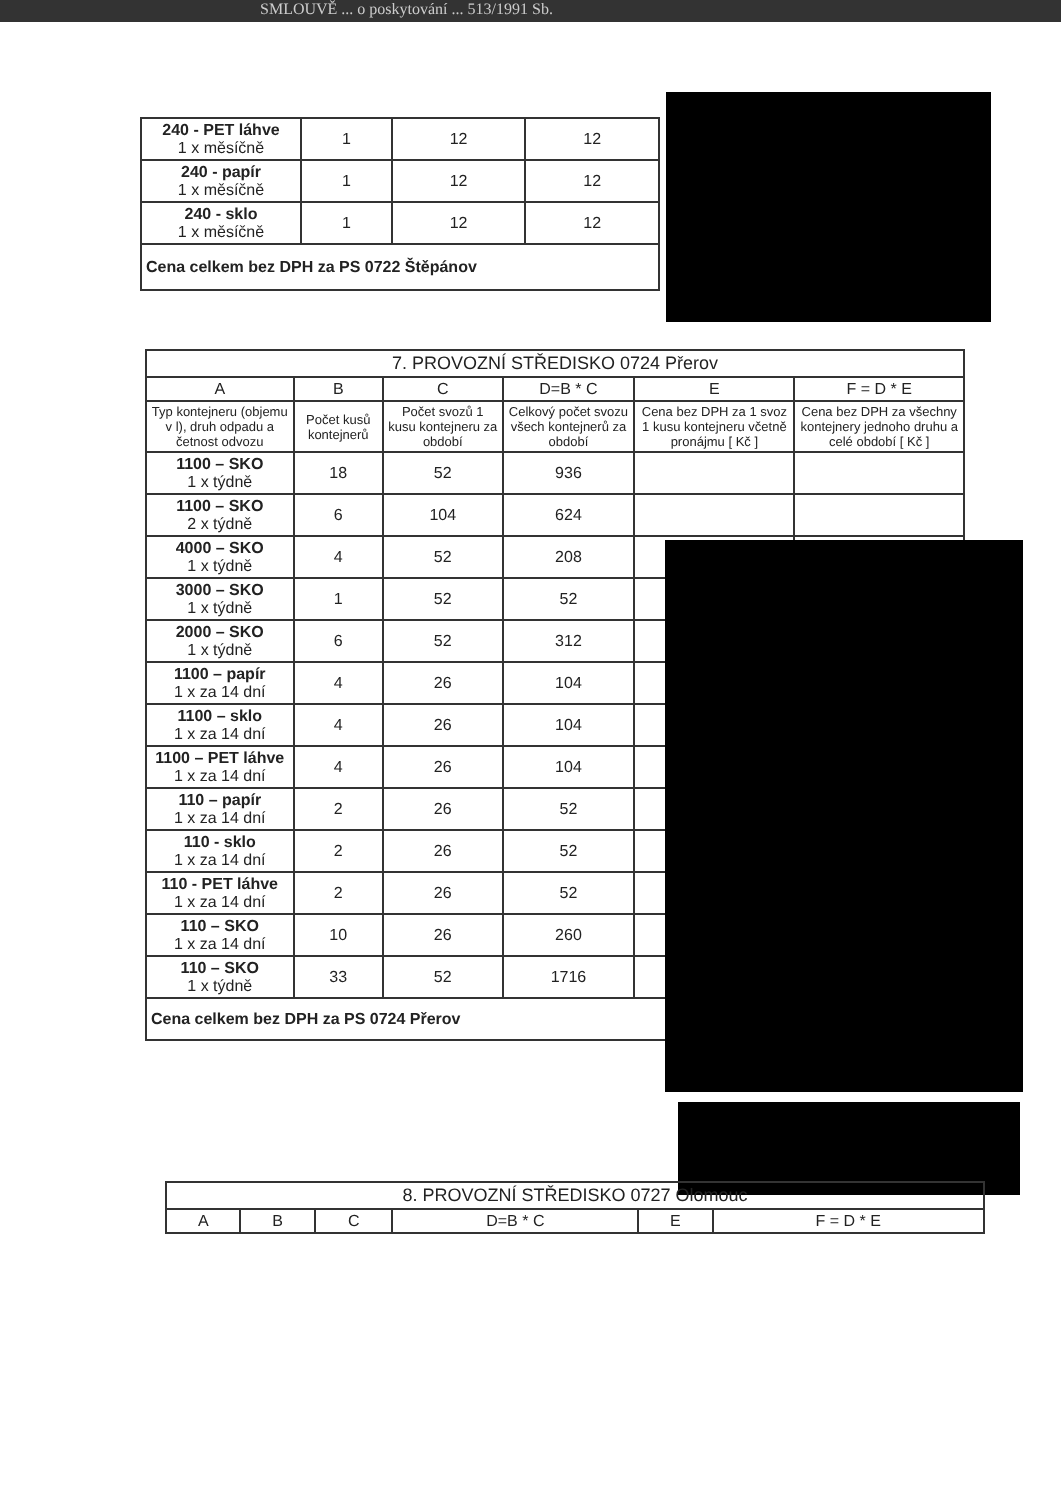SMLOUVĚ ... o poskytování ... 513/1991 Sb.
| 240 - PET láhve 1 x měsíčně | 1 | 12 | 12 |
| 240 - papír 1 x měsíčně | 1 | 12 | 12 |
| 240 - sklo 1 x měsíčně | 1 | 12 | 12 |
| Cena celkem bez DPH za PS 0722 Štěpánov | | | |
| 7. PROVOZNÍ STŘEDISKO 0724 Přerov | | | | | |
| A | B | C | D=B * C | E | F = D * E |
| Typ kontejneru (objemu v l), druh odpadu a četnost odvozu | Počet kusů kontejnerů | Počet svozů 1 kusu kontejneru za období | Celkový počet svozu všech kontejnerů za období | Cena bez DPH za 1 svoz 1 kusu kontejneru včetně pronájmu [ Kč ] | Cena bez DPH za všechny kontejnery jednoho druhu a celé období [ Kč ] |
| 1100 – SKO 1 x týdně | 18 | 52 | 936 | | |
| 1100 – SKO 2 x týdně | 6 | 104 | 624 | | |
| 4000 – SKO 1 x týdně | 4 | 52 | 208 | | |
| 3000 – SKO 1 x týdně | 1 | 52 | 52 | | |
| 2000 – SKO 1 x týdně | 6 | 52 | 312 | | |
| 1100 – papír 1 x za 14 dní | 4 | 26 | 104 | | |
| 1100 – sklo 1 x za 14 dní | 4 | 26 | 104 | | |
| 1100 – PET láhve 1 x za 14 dní | 4 | 26 | 104 | | |
| 110 – papír 1 x za 14 dní | 2 | 26 | 52 | | |
| 110 - sklo 1 x za 14 dní | 2 | 26 | 52 | | |
| 110 - PET láhve 1 x za 14 dní | 2 | 26 | 52 | | |
| 110 – SKO 1 x za 14 dní | 10 | 26 | 260 | | |
| 110 – SKO 1 x týdně | 33 | 52 | 1716 | | |
| Cena celkem bez DPH za PS 0724 Přerov | | | | | |
| 8. PROVOZNÍ STŘEDISKO 0727 Olomouc | | | | | |
| A | B | C | D=B * C | E | F = D * E |